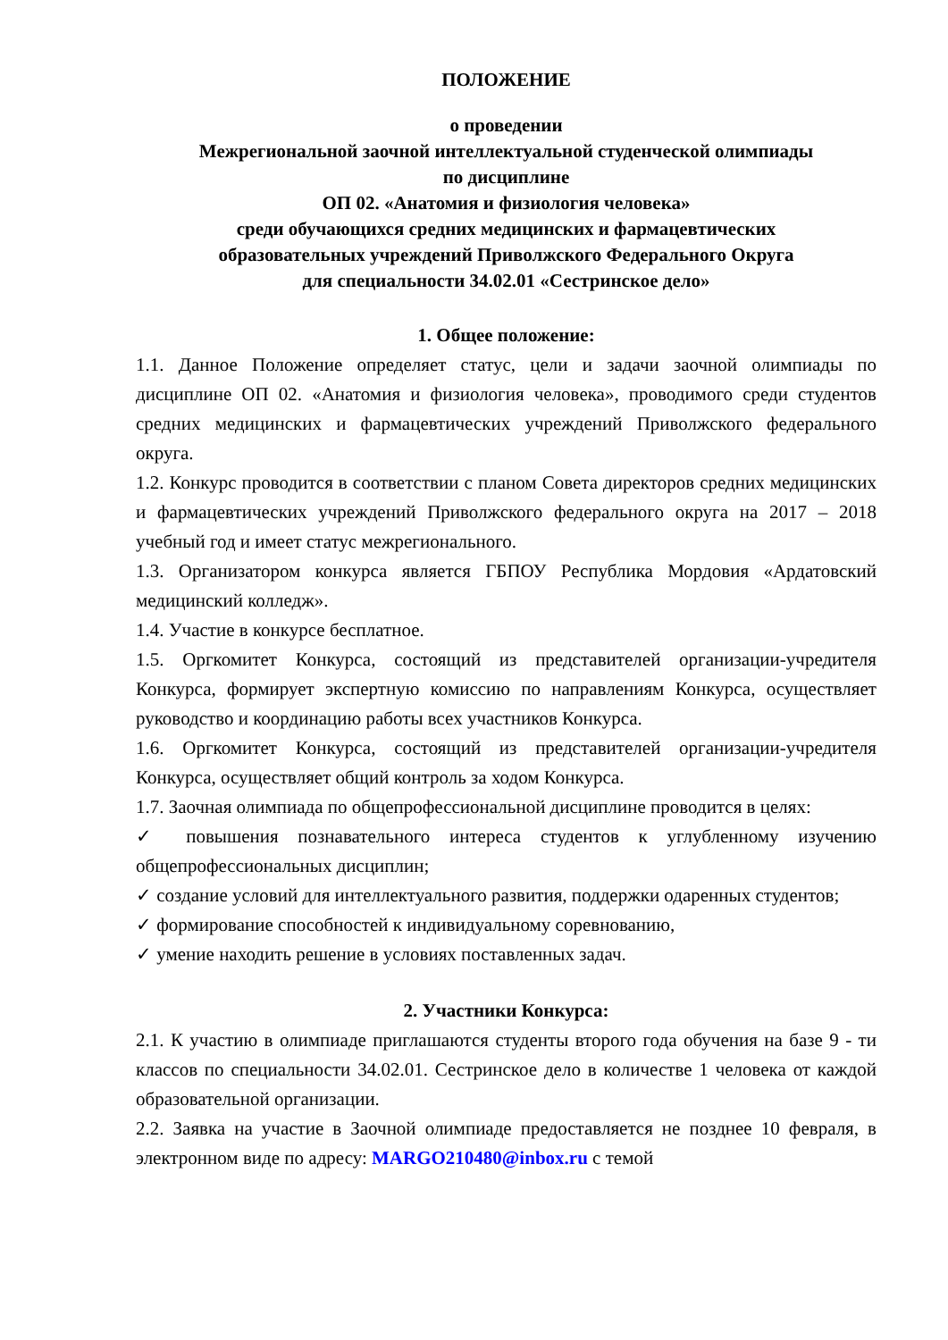ПОЛОЖЕНИЕ
о проведении
Межрегиональной заочной интеллектуальной студенческой олимпиады
по дисциплине
ОП 02. «Анатомия и физиология человека»
среди обучающихся средних медицинских и фармацевтических
образовательных учреждений Приволжского Федерального Округа
для специальности 34.02.01 «Сестринское дело»
1. Общее положение:
1.1. Данное Положение определяет статус, цели и задачи заочной олимпиады по дисциплине ОП 02. «Анатомия и физиология человека», проводимого среди студентов средних медицинских и фармацевтических учреждений Приволжского федерального округа.
1.2. Конкурс проводится в соответствии с планом Совета директоров средних медицинских и фармацевтических учреждений Приволжского федерального округа на 2017 – 2018 учебный год и имеет статус межрегионального.
1.3. Организатором конкурса является ГБПОУ Республика Мордовия «Ардатовский медицинский колледж».
1.4. Участие в конкурсе бесплатное.
1.5. Оргкомитет Конкурса, состоящий из представителей организации-учредителя Конкурса, формирует экспертную комиссию по направлениям Конкурса, осуществляет руководство и координацию работы всех участников Конкурса.
1.6. Оргкомитет Конкурса, состоящий из представителей организации-учредителя Конкурса, осуществляет общий контроль за ходом Конкурса.
1.7. Заочная олимпиада по общепрофессиональной дисциплине проводится в целях:
✓ повышения познавательного интереса студентов к углубленному изучению общепрофессиональных дисциплин;
✓ создание условий для интеллектуального развития, поддержки одаренных студентов;
✓ формирование способностей к индивидуальному соревнованию,
✓ умение находить решение в условиях поставленных задач.
2. Участники Конкурса:
2.1. К участию в олимпиаде приглашаются студенты второго года обучения на базе 9 - ти классов по специальности 34.02.01. Сестринское дело в количестве 1 человека от каждой образовательной организации.
2.2. Заявка на участие в Заочной олимпиаде предоставляется не позднее 10 февраля, в электронном виде по адресу: MARGO210480@inbox.ru с темой